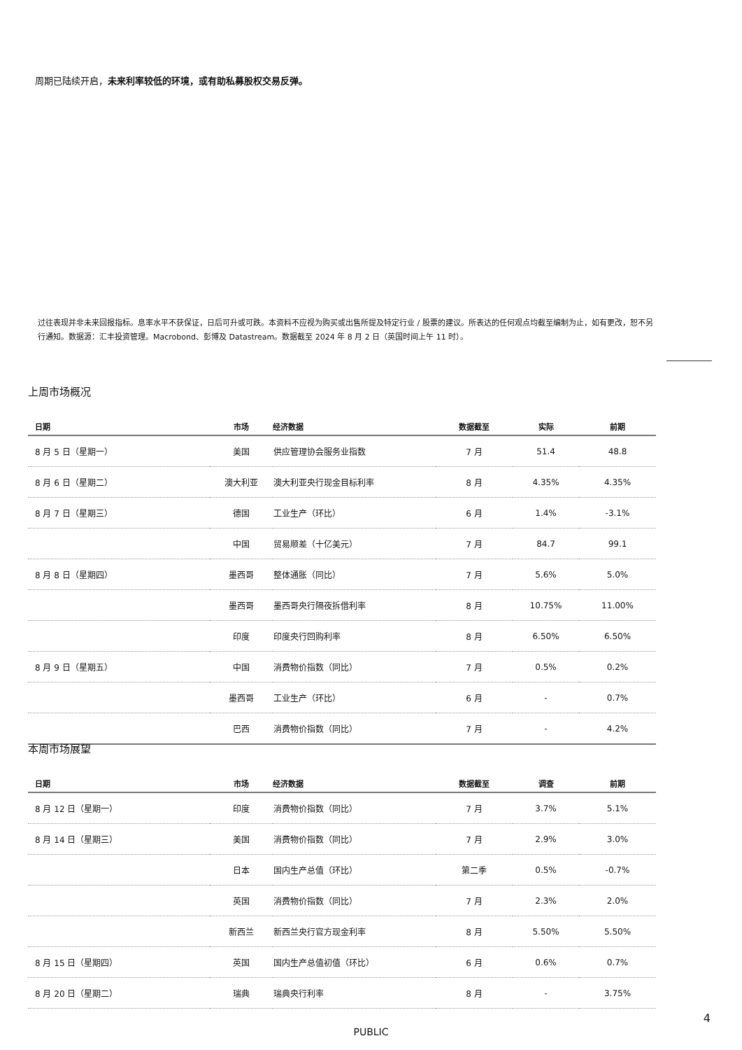周期已陆续开启，未来利率较低的环境，或有助私募股权交易反弹。
过往表现并非未来回报指标。息率水平不获保证，日后可升或可跌。本资料不应视为购买或出售所提及特定行业 / 股票的建议。所表达的任何观点均截至编制为止，如有更改，恕不另行通知。数据源：汇丰投资管理。Macrobond、彭博及 Datastream。数据截至 2024 年 8 月 2 日（英国时间上午 11 时）。
上周市场概况
| 日期 | 市场 | 经济数据 | 数据截至 | 实际 | 前期 |
| --- | --- | --- | --- | --- | --- |
| 8 月 5 日（星期一） | 美国 | 供应管理协会服务业指数 | 7 月 | 51.4 | 48.8 |
| 8 月 6 日（星期二） | 澳大利亚 | 澳大利亚央行现金目标利率 | 8 月 | 4.35% | 4.35% |
| 8 月 7 日（星期三） | 德国 | 工业生产（环比） | 6 月 | 1.4% | -3.1% |
| | 中国 | 贸易顺差（十亿美元） | 7 月 | 84.7 | 99.1 |
| 8 月 8 日（星期四） | 墨西哥 | 整体通胀（同比） | 7 月 | 5.6% | 5.0% |
| | 墨西哥 | 墨西哥央行隔夜拆借利率 | 8 月 | 10.75% | 11.00% |
| | 印度 | 印度央行回购利率 | 8 月 | 6.50% | 6.50% |
| 8 月 9 日（星期五） | 中国 | 消费物价指数（同比） | 7 月 | 0.5% | 0.2% |
| | 墨西哥 | 工业生产（环比） | 6 月 | - | 0.7% |
| | 巴西 | 消费物价指数（同比） | 7 月 | - | 4.2% |
本周市场展望
| 日期 | 市场 | 经济数据 | 数据截至 | 调查 | 前期 |
| --- | --- | --- | --- | --- | --- |
| 8 月 12 日（星期一） | 印度 | 消费物价指数（同比） | 7 月 | 3.7% | 5.1% |
| 8 月 14 日（星期三） | 美国 | 消费物价指数（同比） | 7 月 | 2.9% | 3.0% |
| | 日本 | 国内生产总值（环比） | 第二季 | 0.5% | -0.7% |
| | 英国 | 消费物价指数（同比） | 7 月 | 2.3% | 2.0% |
| | 新西兰 | 新西兰央行官方现金利率 | 8 月 | 5.50% | 5.50% |
| 8 月 15 日（星期四） | 英国 | 国内生产总值初值（环比） | 6 月 | 0.6% | 0.7% |
| 8 月 20 日（星期二） | 瑞典 | 瑞典央行利率 | 8 月 | - | 3.75% |
4
PUBLIC